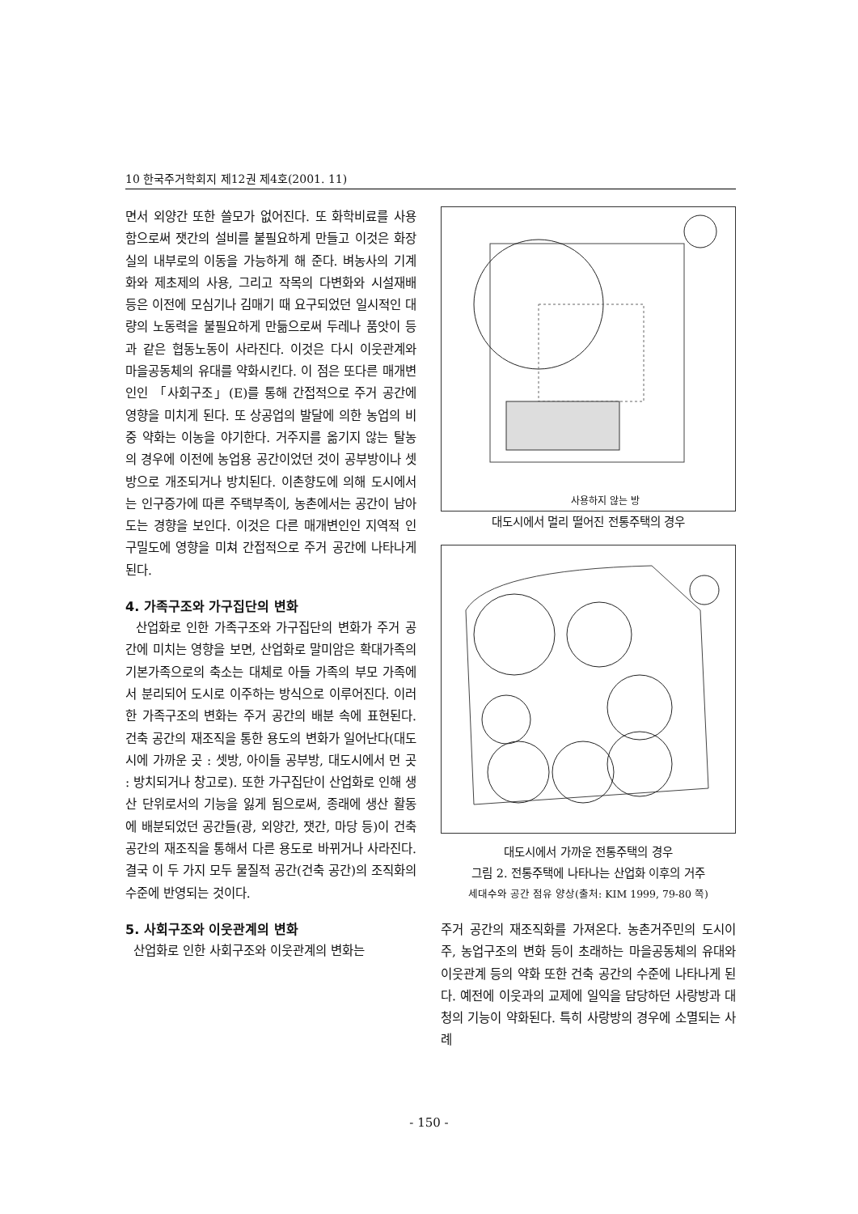10 한국주거학회지 제12권 제4호(2001. 11)
면서 외양간 또한 쓸모가 없어진다. 또 화학비료를 사용함으로써 잿간의 설비를 불필요하게 만들고 이것은 화장실의 내부로의 이동을 가능하게 해 준다. 벼농사의 기계화와 제초제의 사용, 그리고 작목의 다변화와 시설재배 등은 이전에 모심기나 김매기 때 요구되었던 일시적인 대량의 노동력을 불필요하게 만듦으로써 두레나 품앗이 등과 같은 협동노동이 사라진다. 이것은 다시 이웃관계와 마을공동체의 유대를 약화시킨다. 이 점은 또다른 매개변인인 「사회구조」(E)를 통해 간접적으로 주거 공간에 영향을 미치게 된다. 또 상공업의 발달에 의한 농업의 비중 약화는 이농을 야기한다. 거주지를 옮기지 않는 탈농의 경우에 이전에 농업용 공간이었던 것이 공부방이나 셋방으로 개조되거나 방치된다. 이촌향도에 의해 도시에서는 인구증가에 따른 주택부족이, 농촌에서는 공간이 남아도는 경향을 보인다. 이것은 다른 매개변인인 지역적 인구밀도에 영향을 미쳐 간접적으로 주거 공간에 나타나게 된다.
4. 가족구조와 가구집단의 변화
산업화로 인한 가족구조와 가구집단의 변화가 주거 공간에 미치는 영향을 보면, 산업화로 말미암은 확대가족의 기본가족으로의 축소는 대체로 아들 가족의 부모 가족에서 분리되어 도시로 이주하는 방식으로 이루어진다. 이러한 가족구조의 변화는 주거 공간의 배분 속에 표현된다. 건축 공간의 재조직을 통한 용도의 변화가 일어난다(대도시에 가까운 곳 : 셋방, 아이들 공부방, 대도시에서 먼 곳 : 방치되거나 창고로). 또한 가구집단이 산업화로 인해 생산 단위로서의 기능을 잃게 됨으로써, 종래에 생산 활동에 배분되었던 공간들(광, 외양간, 잿간, 마당 등)이 건축 공간의 재조직을 통해서 다른 용도로 바뀌거나 사라진다. 결국 이 두 가지 모두 물질적 공간(건축 공간)의 조직화의 수준에 반영되는 것이다.
5. 사회구조와 이웃관계의 변화
산업화로 인한 사회구조와 이웃관계의 변화는
사용하지 않는 방
대도시에서 멀리 떨어진 전통주택의 경우
대도시에서 가까운 전통주택의 경우
그림 2. 전통주택에 나타나는 산업화 이후의 거주
세대수와 공간 점유 양상(출처: KIM 1999, 79-80 쪽)
주거 공간의 재조직화를 가져온다. 농촌거주민의 도시이주, 농업구조의 변화 등이 초래하는 마을공동체의 유대와 이웃관계 등의 약화 또한 건축 공간의 수준에 나타나게 된다. 예전에 이웃과의 교제에 일익을 담당하던 사랑방과 대청의 기능이 약화된다. 특히 사랑방의 경우에 소멸되는 사례
- 150 -